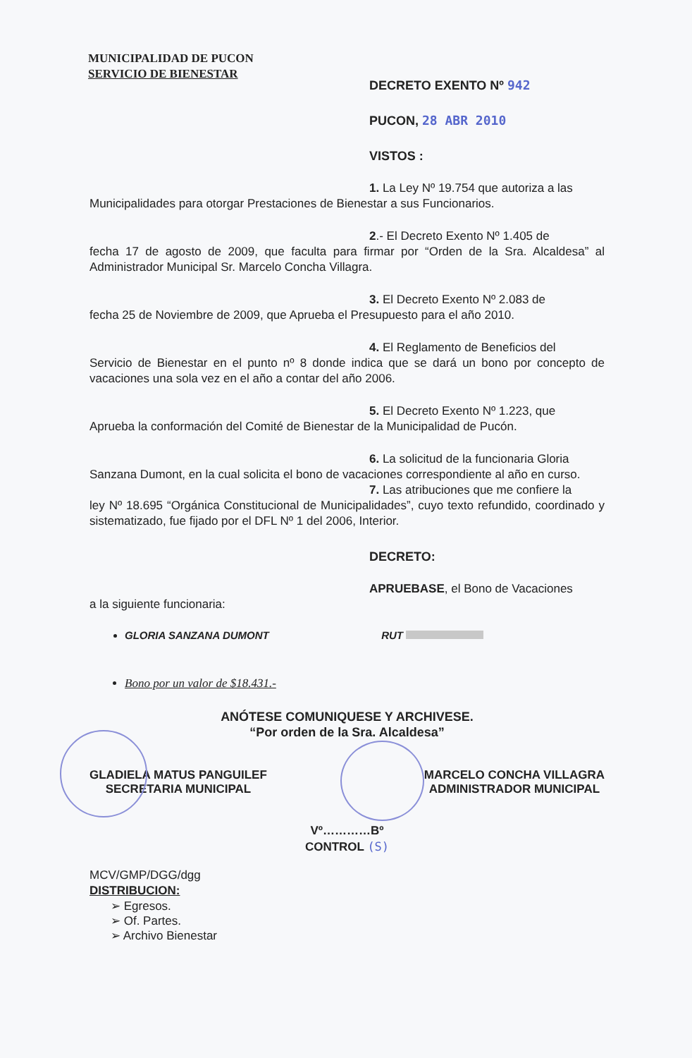MUNICIPALIDAD DE PUCON
SERVICIO DE BIENESTAR
DECRETO EXENTO Nº 942
PUCON, 28 ABR 2010
VISTOS :
1. La Ley Nº 19.754 que autoriza a las
Municipalidades para otorgar Prestaciones de Bienestar a sus Funcionarios.
2.- El Decreto Exento Nº 1.405 de
fecha 17 de agosto de 2009, que faculta para firmar por “Orden de la Sra. Alcaldesa” al Administrador Municipal Sr. Marcelo Concha Villagra.
3. El Decreto Exento Nº 2.083 de
fecha 25 de Noviembre de 2009, que Aprueba el Presupuesto para el año 2010.
4. El Reglamento de Beneficios del
Servicio de Bienestar en el punto nº 8 donde indica que se dará un bono por concepto de vacaciones una sola vez en el año a contar del año 2006.
5. El Decreto Exento Nº 1.223, que
Aprueba la conformación del Comité de Bienestar de la Municipalidad de Pucón.
6. La solicitud de la funcionaria Gloria
Sanzana Dumont, en la cual solicita el bono de vacaciones correspondiente al año en curso.
7. Las atribuciones que me confiere la
ley Nº 18.695 “Orgánica Constitucional de Municipalidades”, cuyo texto refundido, coordinado y sistematizado, fue fijado por el DFL Nº 1 del 2006, Interior.
DECRETO:
APRUEBASE, el Bono de Vacaciones
a la siguiente funcionaria:
GLORIA SANZANA DUMONT RUT
Bono por un valor de $18.431.-
ANÓTESE COMUNIQUESE Y ARCHIVESE.
“Por orden de la Sra. Alcaldesa”
GLADIELA MATUS PANGUILEF
SECRETARIA MUNICIPAL
MARCELO CONCHA VILLAGRA
ADMINISTRADOR MUNICIPAL
Vº…………Bº
CONTROL (S)
MCV/GMP/DGG/dgg
DISTRIBUCION:
➢ Egresos.
➢ Of. Partes.
➢ Archivo Bienestar